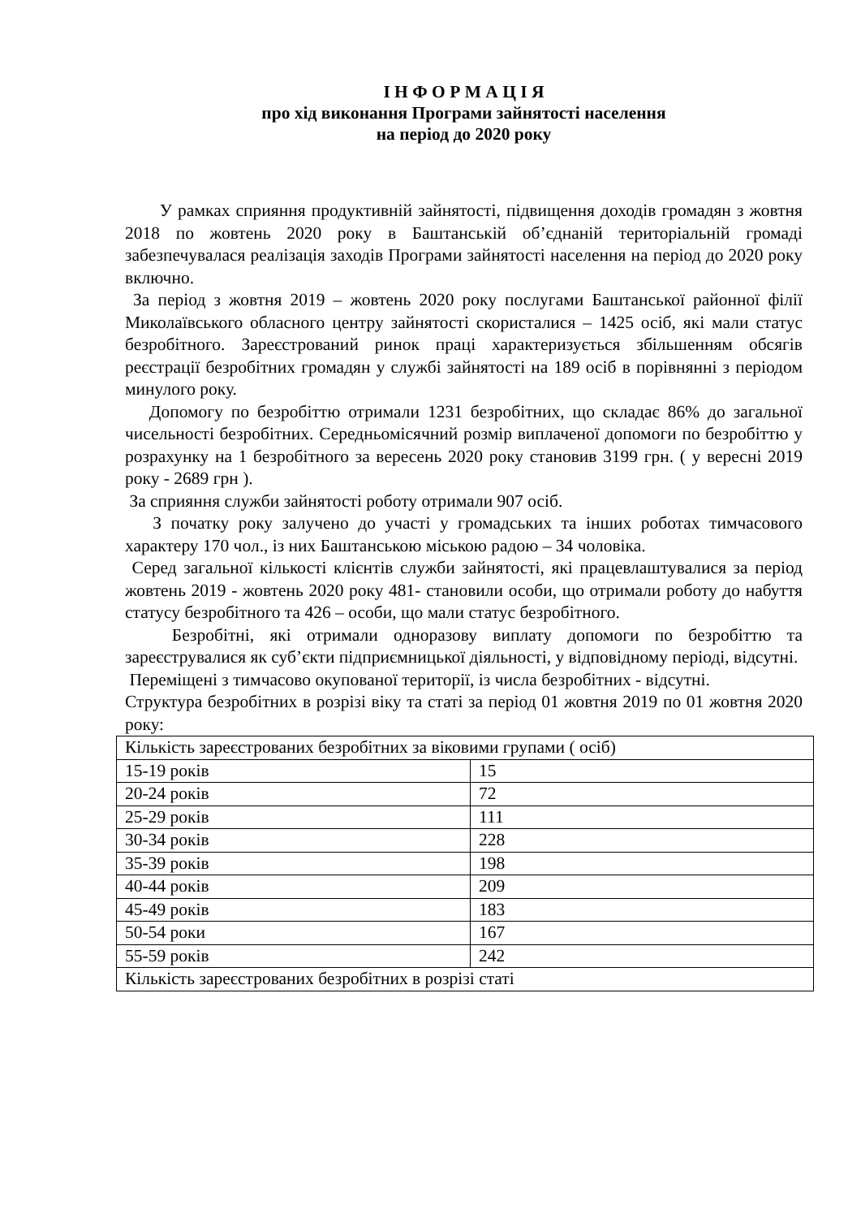І Н Ф О Р М А Ц І Я
про хід виконання Програми зайнятості населення
на період до 2020 року
У рамках сприяння продуктивній зайнятості, підвищення доходів громадян з жовтня 2018 по жовтень 2020 року в Баштанській об’єднаній територіальній громаді забезпечувалася реалізація заходів Програми зайнятості населення на період до 2020 року включно.
За період з жовтня 2019 – жовтень 2020 року послугами Баштанської районної філії Миколаївського обласного центру зайнятості скористалися – 1425 осіб, які мали статус безробітного. Зареєстрований ринок праці характеризується збільшенням обсягів реєстрації безробітних громадян у службі зайнятості на 189 осіб в порівнянні з періодом минулого року.
Допомогу по безробіттю отримали 1231 безробітних, що складає 86% до загальної чисельності безробітних. Середньомісячний розмір виплаченої допомоги по безробіттю у розрахунку на 1 безробітного за вересень 2020 року становив 3199 грн. ( у вересні 2019 року - 2689 грн ).
За сприяння служби зайнятості роботу отримали 907 осіб.
З початку року залучено до участі у громадських та інших роботах тимчасового характеру 170 чол., із них Баштанською міською радою – 34 чоловіка.
Серед загальної кількості клієнтів служби зайнятості, які працевлаштувалися за період жовтень 2019 - жовтень 2020 року 481- становили особи, що отримали роботу до набуття статусу безробітного та 426 – особи, що мали статус безробітного.
Безробітні, які отримали одноразову виплату допомоги по безробіттю та зареєструвалися як суб’єкти підприємницької діяльності, у відповідному періоді, відсутні.
Переміщені з тимчасово окупованої території, із числа безробітних - відсутні.
Структура безробітних в розрізі віку та статі за період 01 жовтня 2019 по 01 жовтня 2020 року:
| Кількість зареєстрованих безробітних за віковими групами ( осіб) | |
| 15-19 років | 15 |
| 20-24 років | 72 |
| 25-29 років | 111 |
| 30-34 років | 228 |
| 35-39 років | 198 |
| 40-44 років | 209 |
| 45-49 років | 183 |
| 50-54 роки | 167 |
| 55-59 років | 242 |
| Кількість зареєстрованих безробітних в розрізі статі | |